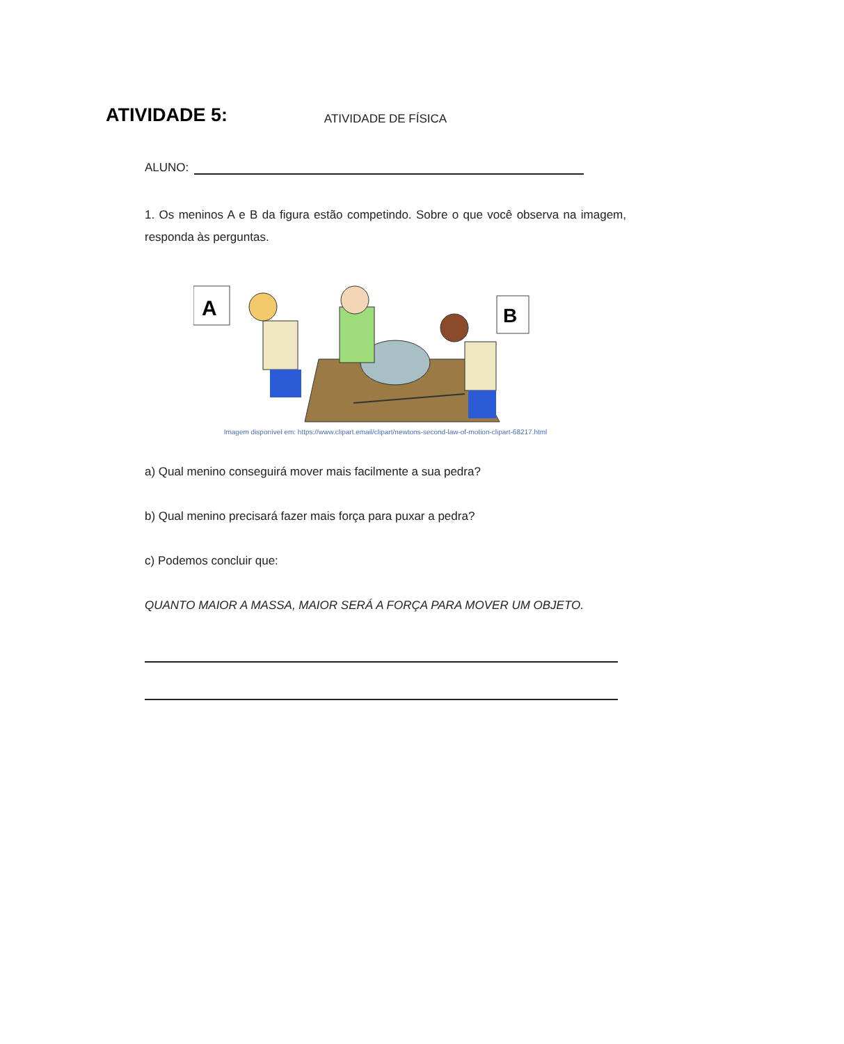ATIVIDADE 5:
ATIVIDADE DE FÍSICA
ALUNO:
1. Os meninos A e B da figura estão competindo. Sobre o que você observa na imagem, responda às perguntas.
A
B
Imagem disponível em: https://www.clipart.email/clipart/newtons-second-law-of-motion-clipart-68217.html
a) Qual menino conseguirá mover mais facilmente a sua pedra?
b) Qual menino precisará fazer mais força para puxar a pedra?
c) Podemos concluir que:
QUANTO MAIOR A MASSA, MAIOR SERÁ A FORÇA PARA MOVER UM OBJETO.